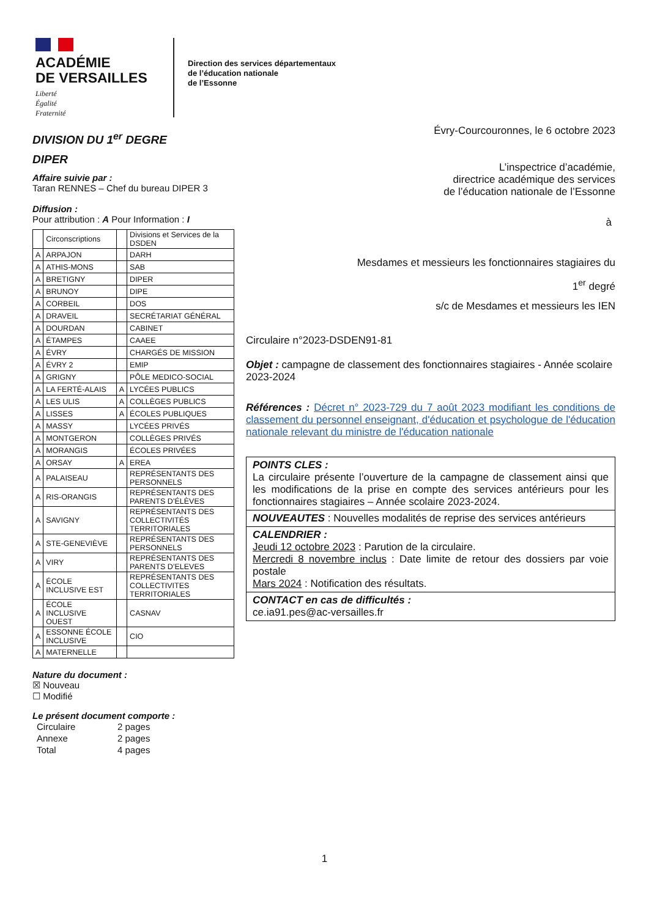ACADÉMIE
DE VERSAILLES
Liberté
Égalité
Fraternité
Direction des services départementaux
de l’éducation nationale
de l’Essonne
DIVISION DU 1<sup>er</sup> DEGRE
DIPER
Affaire suivie par :
Taran RENNES – Chef du bureau DIPER 3
Diffusion :
Pour attribution : A Pour Information : I
| | Circonscriptions | | Divisions et Services de la DSDEN |
| A | ARPAJON | | DARH |
| A | ATHIS-MONS | | SAB |
| A | BRETIGNY | | DIPER |
| A | BRUNOY | | DIPE |
| A | CORBEIL | | DOS |
| A | DRAVEIL | | SECRÉTARIAT GÉNÉRAL |
| A | DOURDAN | | CABINET |
| A | ÉTAMPES | | CAAEE |
| A | ÉVRY | | CHARGÉS DE MISSION |
| A | ÉVRY 2 | | EMIP |
| A | GRIGNY | | PÔLE MEDICO-SOCIAL |
| A | LA FERTÉ-ALAIS | A | LYCÉES PUBLICS |
| A | LES ULIS | A | COLLÈGES PUBLICS |
| A | LISSES | A | ÉCOLES PUBLIQUES |
| A | MASSY | | LYCÉES PRIVÉS |
| A | MONTGERON | | COLLÈGES PRIVÉS |
| A | MORANGIS | | ÉCOLES PRIVÉES |
| A | ORSAY | A | EREA |
| A | PALAISEAU | | REPRÉSENTANTS DES PERSONNELS |
| A | RIS-ORANGIS | | REPRÉSENTANTS DES PARENTS D’ÉLÈVES |
| A | SAVIGNY | | REPRÉSENTANTS DES COLLECTIVITÉS TERRITORIALES |
| A | STE-GENEVIÈVE | | REPRÉSENTANTS DES PERSONNELS |
| A | VIRY | | REPRÉSENTANTS DES PARENTS D’ELEVES |
| A | ÉCOLE INCLUSIVE EST | | REPRÉSENTANTS DES COLLECTIVITES TERRITORIALES |
| A | ÉCOLE INCLUSIVE OUEST | | CASNAV |
| A | ESSONNE ÉCOLE INCLUSIVE | | CIO |
| A | MATERNELLE | | |
Nature du document :
☒ Nouveau
☐ Modifié
Le présent document comporte :
| Circulaire | 2 pages |
| Annexe | 2 pages |
| Total | 4 pages |
Évry-Courcouronnes, le 6 octobre 2023
L’inspectrice d’académie,
directrice académique des services
de l’éducation nationale de l’Essonne
à
Mesdames et messieurs les fonctionnaires stagiaires du
1<sup>er</sup> degré
s/c de Mesdames et messieurs les IEN
Circulaire n°2023-DSDEN91-81
Objet : campagne de classement des fonctionnaires stagiaires - Année scolaire 2023-2024
Références : Décret n° 2023-729 du 7 août 2023 modifiant les conditions de classement du personnel enseignant, d'éducation et psychologue de l'éducation nationale relevant du ministre de l'éducation nationale
POINTS CLES :
La circulaire présente l’ouverture de la campagne de classement ainsi que les modifications de la prise en compte des services antérieurs pour les fonctionnaires stagiaires – Année scolaire 2023-2024.
NOUVEAUTES : Nouvelles modalités de reprise des services antérieurs
CALENDRIER :
Jeudi 12 octobre 2023 : Parution de la circulaire.
Mercredi 8 novembre inclus : Date limite de retour des dossiers par voie postale
Mars 2024 : Notification des résultats.
CONTACT en cas de difficultés :
ce.ia91.pes@ac-versailles.fr
1